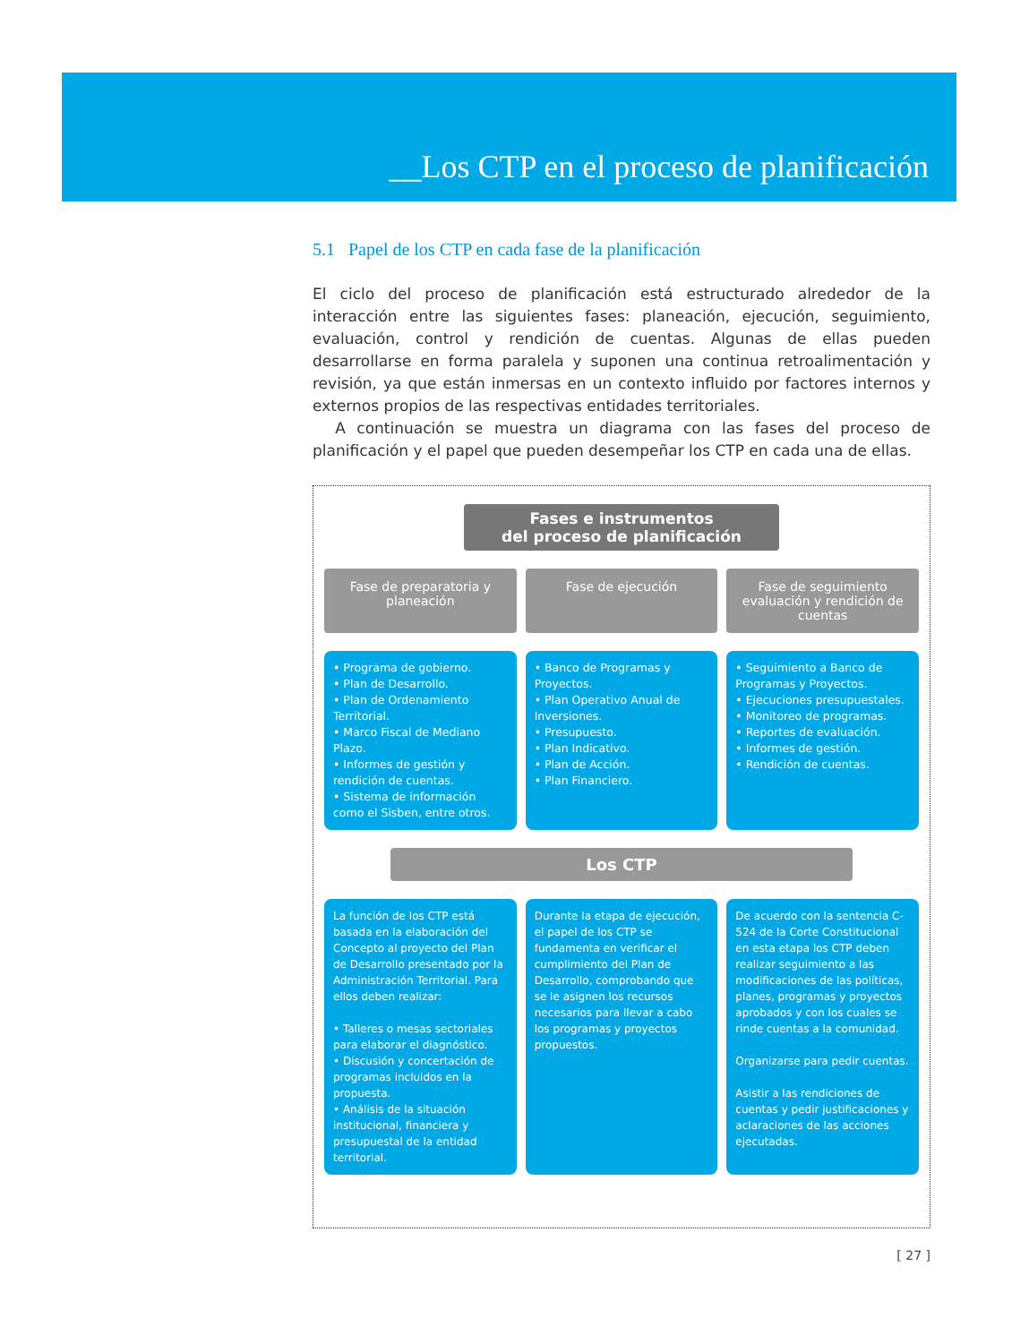__Los CTP en el proceso de planificación
5.1 Papel de los CTP en cada fase de la planificación
El ciclo del proceso de planificación está estructurado alrededor de la interacción entre las siguientes fases: planeación, ejecución, seguimiento, evaluación, control y rendición de cuentas. Algunas de ellas pueden desarrollarse en forma paralela y suponen una continua retroalimentación y revisión, ya que están inmersas en un contexto influido por factores internos y externos propios de las respectivas entidades territoriales.
A continuación se muestra un diagrama con las fases del proceso de planificación y el papel que pueden desempeñar los CTP en cada una de ellas.
Fases e instrumentos
del proceso de planificación
Fase de preparatoria y planeación
Fase de ejecución Fase de seguimiento evaluación y rendición de cuentas
• Programa de gobierno.
• Plan de Desarrollo.
• Plan de Ordenamiento Territorial.
• Marco Fiscal de Mediano Plazo.
• Informes de gestión y rendición de cuentas.
• Sistema de información como el Sisben, entre otros.
• Banco de Programas y Proyectos.
• Plan Operativo Anual de Inversiones.
• Presupuesto.
• Plan Indicativo.
• Plan de Acción.
• Plan Financiero.
• Seguimiento a Banco de Programas y Proyectos.
• Ejecuciones presupuestales.
• Monitoreo de programas.
• Reportes de evaluación.
• Informes de gestión.
• Rendición de cuentas.
Los CTP
La función de los CTP está basada en la elaboración del Concepto al proyecto del Plan de Desarrollo presentado por la Administración Territorial. Para ellos deben realizar:
• Talleres o mesas sectoriales para elaborar el diagnóstico.
• Discusión y concertación de programas incluidos en la propuesta.
• Análisis de la situación institucional, financiera y presupuestal de la entidad territorial.
Durante la etapa de ejecución, el papel de los CTP se fundamenta en verificar el cumplimiento del Plan de Desarrollo, comprobando que se le asignen los recursos necesarios para llevar a cabo los programas y proyectos propuestos.
De acuerdo con la sentencia C-524 de la Corte Constitucional en esta etapa los CTP deben realizar seguimiento a las modificaciones de las políticas, planes, programas y proyectos aprobados y con los cuales se rinde cuentas a la comunidad.
Organizarse para pedir cuentas.
Asistir a las rendiciones de cuentas y pedir justificaciones y aclaraciones de las acciones ejecutadas.
[ 27 ]